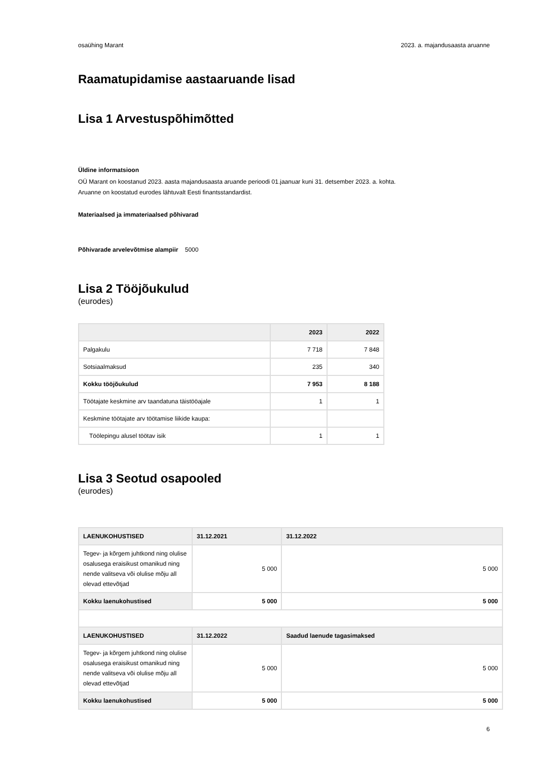osaühing Marant 2023. a. majandusaasta aruanne
Raamatupidamise aastaaruande lisad
Lisa 1 Arvestuspõhimõtted
Üldine informatsioon
OÜ Marant on koostanud 2023. aasta majandusaasta aruande perioodi 01.jaanuar kuni 31. detsember 2023. a. kohta.
Aruanne on koostatud eurodes lähtuvalt Eesti finantsstandardist.
Materiaalsed ja immateriaalsed põhivarad
Põhivarade arvelevõtmise alampiir 5000
Lisa 2 Tööjõukulud
(eurodes)
| | 2023 | 2022 |
| --- | --- | --- |
| Palgakulu | 7 718 | 7 848 |
| Sotsiaalmaksud | 235 | 340 |
| Kokku tööjõukulud | 7 953 | 8 188 |
| Töötajate keskmine arv taandatuna täistööajale | 1 | 1 |
| Keskmine töötajate arv töötamise liikide kaupa: | | |
| Töölepingu alusel töötav isik | 1 | 1 |
Lisa 3 Seotud osapooled
(eurodes)
| LAENUKOHUSTISED | 31.12.2021 | 31.12.2022 |
| --- | --- | --- |
| Tegev- ja kõrgem juhtkond ning olulise osalusega eraisikust omanikud ning nende valitseva või olulise mõju all olevad ettevõtjad | 5 000 | 5 000 |
| Kokku laenukohustised | 5 000 | 5 000 |
| LAENUKOHUSTISED | 31.12.2022 | Saadud laenude tagasimaksed |
| Tegev- ja kõrgem juhtkond ning olulise osalusega eraisikust omanikud ning nende valitseva või olulise mõju all olevad ettevõtjad | 5 000 | 5 000 |
| Kokku laenukohustised | 5 000 | 5 000 |
6